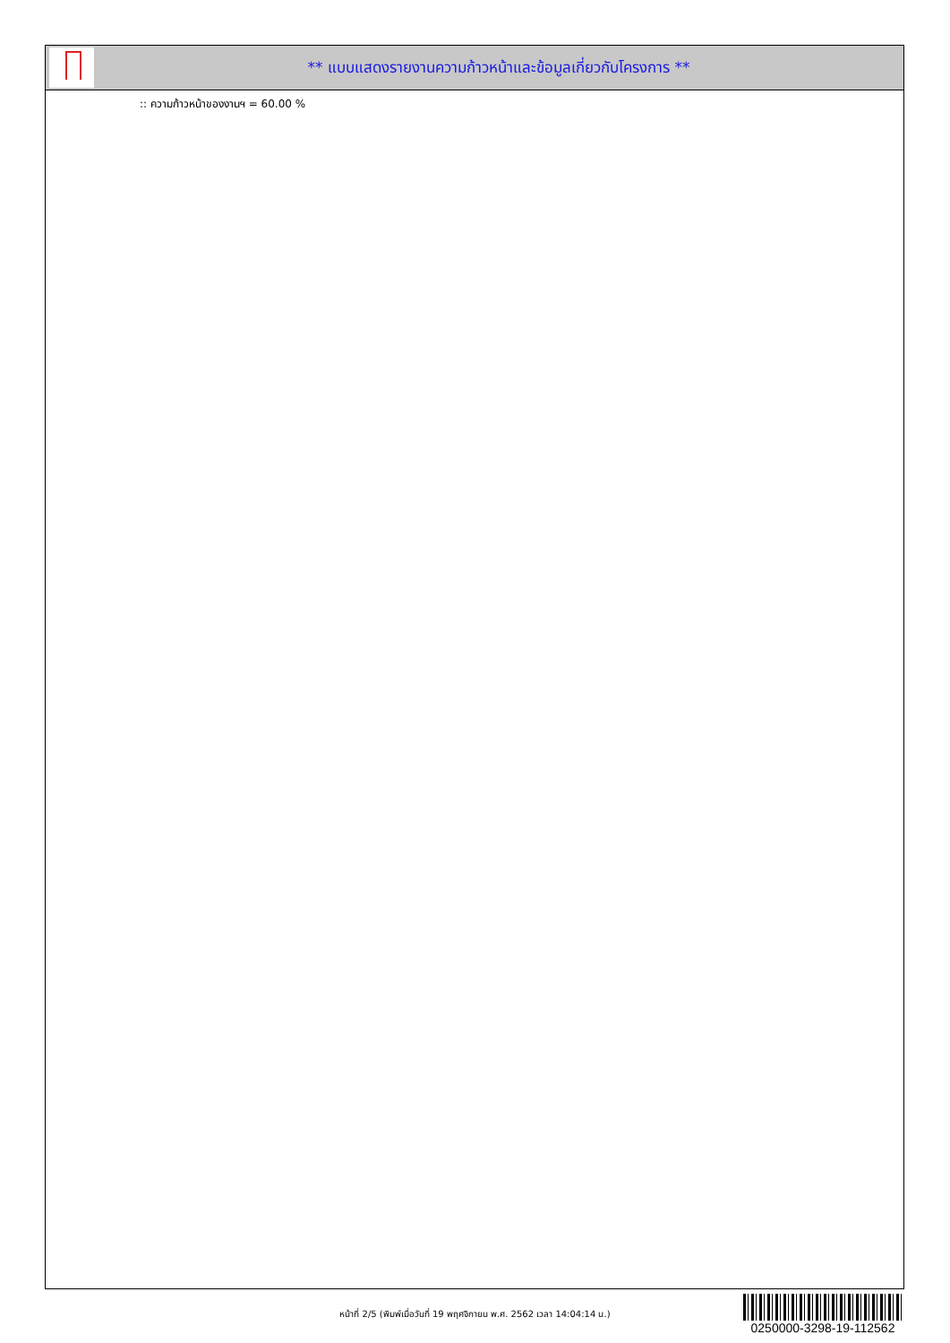** แบบแสดงรายงานความก้าวหน้าและข้อมูลเกี่ยวกับโครงการ **
:: ความก้าวหน้าของงานฯ = 60.00 %
หน้าที่ 2/5 (พิมพ์เมื่อวันที่ 19 พฤศจิกายน พ.ศ. 2562 เวลา 14:04:14 น.)
0250000-3298-19-112562